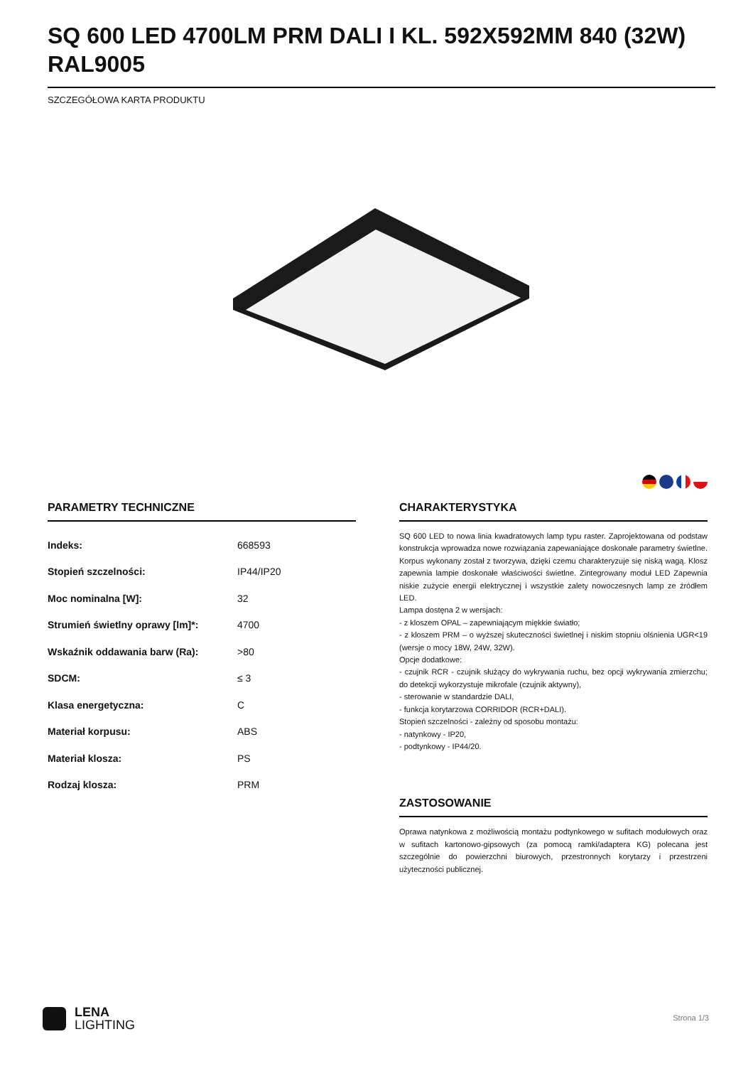SQ 600 LED 4700LM PRM DALI I KL. 592X592MM 840 (32W) RAL9005
SZCZEGÓŁOWA KARTA PRODUKTU
PARAMETRY TECHNICZNE
| Indeks: | 668593 |
| Stopień szczelności: | IP44/IP20 |
| Moc nominalna [W]: | 32 |
| Strumień świetlny oprawy [lm]*: | 4700 |
| Wskaźnik oddawania barw (Ra): | >80 |
| SDCM: | ≤ 3 |
| Klasa energetyczna: | C |
| Materiał korpusu: | ABS |
| Materiał klosza: | PS |
| Rodzaj klosza: | PRM |
CHARAKTERYSTYKA
SQ 600 LED to nowa linia kwadratowych lamp typu raster. Zaprojektowana od podstaw konstrukcja wprowadza nowe rozwiązania zapewaniające doskonałe parametry świetlne. Korpus wykonany został z tworzywa, dzięki czemu charakteryzuje się niską wagą. Klosz zapewnia lampie doskonałe właściwości świetlne. Zintegrowany moduł LED Zapewnia niskie zużycie energii elektrycznej i wszystkie zalety nowoczesnych lamp ze źródłem LED.
Lampa dostęna 2 w wersjach:
- z kloszem OPAL – zapewniającym miękkie światło;
- z kloszem PRM – o wyższej skuteczności świetlnej i niskim stopniu olśnienia UGR<19 (wersje o mocy 18W, 24W, 32W).
Opcje dodatkowe:
- czujnik RCR - czujnik służący do wykrywania ruchu, bez opcji wykrywania zmierzchu; do detekcji wykorzystuje mikrofale (czujnik aktywny),
- sterowanie w standardzie DALI,
- funkcja korytarzowa CORRIDOR (RCR+DALI).
Stopień szczelności - zależny od sposobu montażu:
- natynkowy - IP20,
- podtynkowy - IP44/20.
ZASTOSOWANIE
Oprawa natynkowa z możliwością montażu podtynkowego w sufitach modułowych oraz w sufitach kartonowo-gipsowych (za pomocą ramki/adaptera KG) polecana jest szczególnie do powierzchni biurowych, przestronnych korytarzy i przestrzeni użyteczności publicznej.
LENA
LIGHTING
Strona 1/3